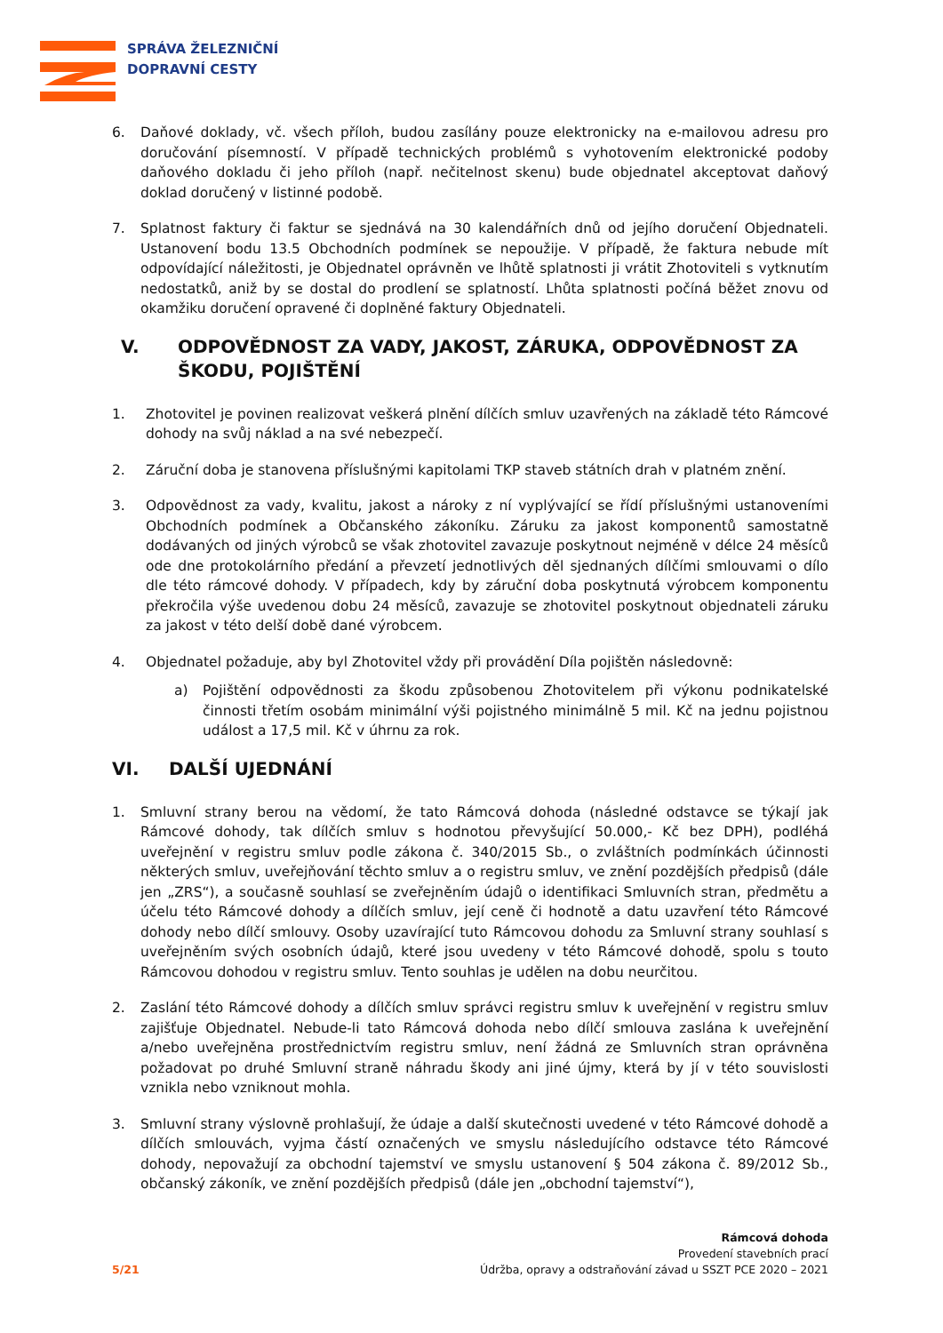SPRÁVA ŽELEZNIČNÍ
DOPRAVNÍ CESTY
6. Daňové doklady, vč. všech příloh, budou zasílány pouze elektronicky na e-mailovou adresu pro doručování písemností. V případě technických problémů s vyhotovením elektronické podoby daňového dokladu či jeho příloh (např. nečitelnost skenu) bude objednatel akceptovat daňový doklad doručený v listinné podobě.
7. Splatnost faktury či faktur se sjednává na 30 kalendářních dnů od jejího doručení Objednateli. Ustanovení bodu 13.5 Obchodních podmínek se nepoužije. V případě, že faktura nebude mít odpovídající náležitosti, je Objednatel oprávněn ve lhůtě splatnosti ji vrátit Zhotoviteli s vytknutím nedostatků, aniž by se dostal do prodlení se splatností. Lhůta splatnosti počíná běžet znovu od okamžiku doručení opravené či doplněné faktury Objednateli.
V. ODPOVĚDNOST ZA VADY, JAKOST, ZÁRUKA, ODPOVĚDNOST ZA ŠKODU, POJIŠTĚNÍ
1. Zhotovitel je povinen realizovat veškerá plnění dílčích smluv uzavřených na základě této Rámcové dohody na svůj náklad a na své nebezpečí.
2. Záruční doba je stanovena příslušnými kapitolami TKP staveb státních drah v platném znění.
3. Odpovědnost za vady, kvalitu, jakost a nároky z ní vyplývající se řídí příslušnými ustanoveními Obchodních podmínek a Občanského zákoníku. Záruku za jakost komponentů samostatně dodávaných od jiných výrobců se však zhotovitel zavazuje poskytnout nejméně v délce 24 měsíců ode dne protokolárního předání a převzetí jednotlivých děl sjednaných dílčími smlouvami o dílo dle této rámcové dohody. V případech, kdy by záruční doba poskytnutá výrobcem komponentu překročila výše uvedenou dobu 24 měsíců, zavazuje se zhotovitel poskytnout objednateli záruku za jakost v této delší době dané výrobcem.
4. Objednatel požaduje, aby byl Zhotovitel vždy při provádění Díla pojištěn následovně:
a) Pojištění odpovědnosti za škodu způsobenou Zhotovitelem při výkonu podnikatelské činnosti třetím osobám minimální výši pojistného minimálně 5 mil. Kč na jednu pojistnou událost a 17,5 mil. Kč v úhrnu za rok.
VI. DALŠÍ UJEDNÁNÍ
1. Smluvní strany berou na vědomí, že tato Rámcová dohoda (následné odstavce se týkají jak Rámcové dohody, tak dílčích smluv s hodnotou převyšující 50.000,- Kč bez DPH), podléhá uveřejnění v registru smluv podle zákona č. 340/2015 Sb., o zvláštních podmínkách účinnosti některých smluv, uveřejňování těchto smluv a o registru smluv, ve znění pozdějších předpisů (dále jen „ZRS“), a současně souhlasí se zveřejněním údajů o identifikaci Smluvních stran, předmětu a účelu této Rámcové dohody a dílčích smluv, její ceně či hodnotě a datu uzavření této Rámcové dohody nebo dílčí smlouvy. Osoby uzavírající tuto Rámcovou dohodu za Smluvní strany souhlasí s uveřejněním svých osobních údajů, které jsou uvedeny v této Rámcové dohodě, spolu s touto Rámcovou dohodou v registru smluv. Tento souhlas je udělen na dobu neurčitou.
2. Zaslání této Rámcové dohody a dílčích smluv správci registru smluv k uveřejnění v registru smluv zajišťuje Objednatel. Nebude-li tato Rámcová dohoda nebo dílčí smlouva zaslána k uveřejnění a/nebo uveřejněna prostřednictvím registru smluv, není žádná ze Smluvních stran oprávněna požadovat po druhé Smluvní straně náhradu škody ani jiné újmy, která by jí v této souvislosti vznikla nebo vzniknout mohla.
3. Smluvní strany výslovně prohlašují, že údaje a další skutečnosti uvedené v této Rámcové dohodě a dílčích smlouvách, vyjma částí označených ve smyslu následujícího odstavce této Rámcové dohody, nepovažují za obchodní tajemství ve smyslu ustanovení § 504 zákona č. 89/2012 Sb., občanský zákoník, ve znění pozdějších předpisů (dále jen „obchodní tajemství“),
Rámcová dohoda
Provedení stavebních prací
Údržba, opravy a odstraňování závad u SSZT PCE 2020 – 2021
5/21